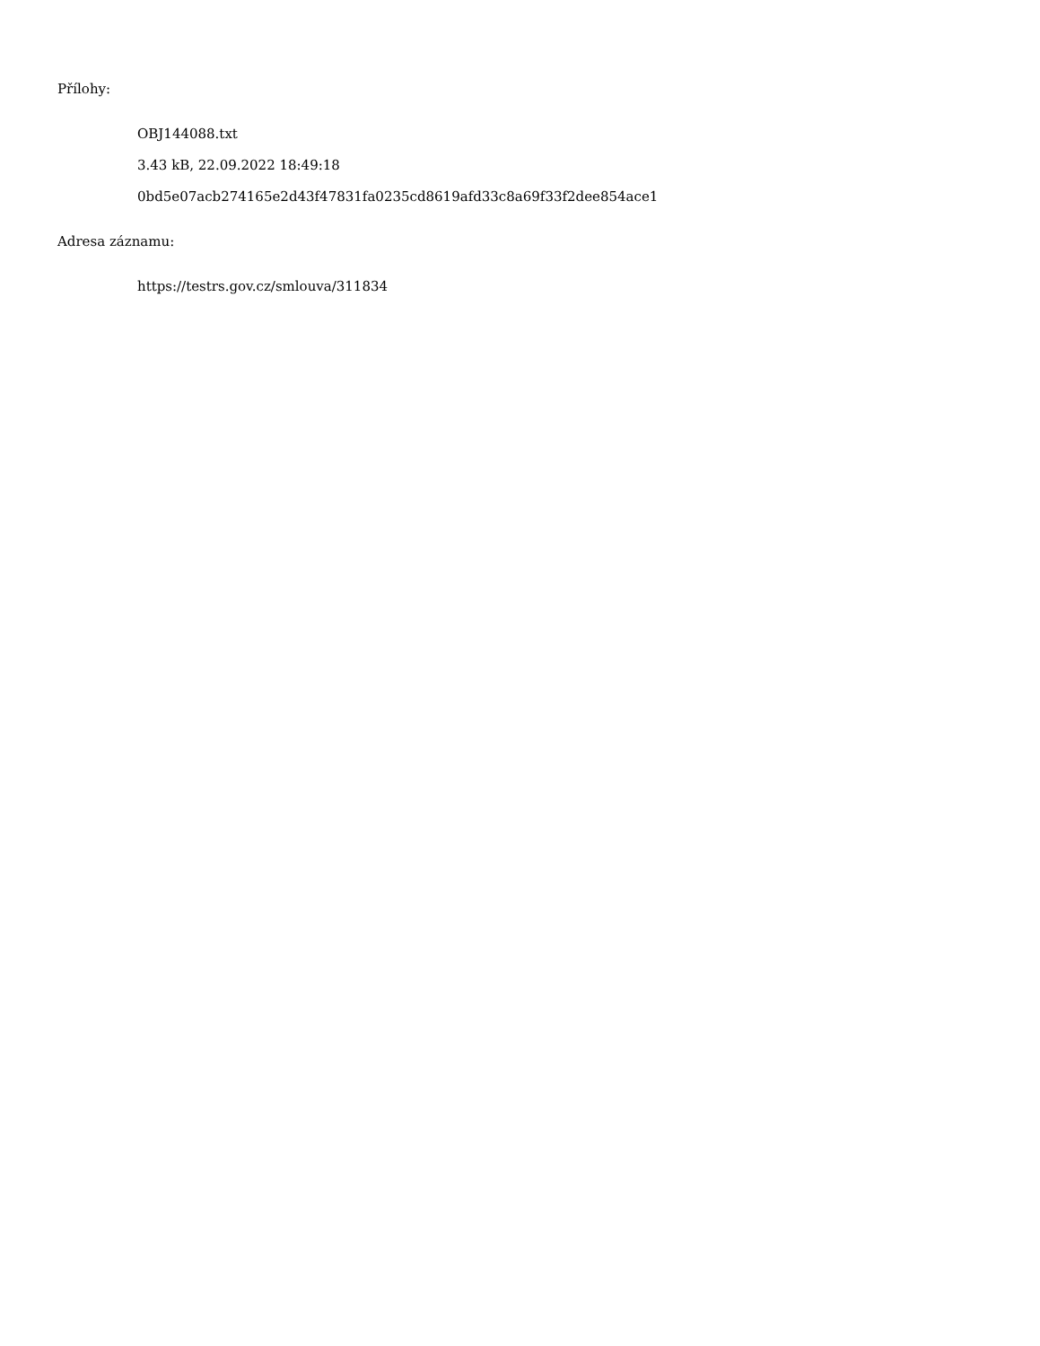Přílohy:
OBJ144088.txt
3.43 kB, 22.09.2022 18:49:18
0bd5e07acb274165e2d43f47831fa0235cd8619afd33c8a69f33f2dee854ace1
Adresa záznamu:
https://testrs.gov.cz/smlouva/311834